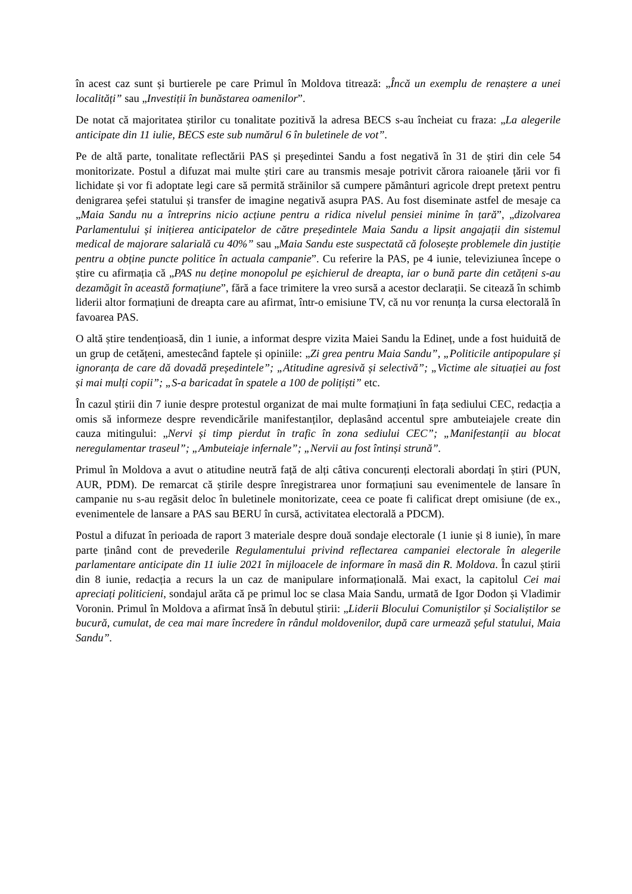în acest caz sunt și burtierele pe care Primul în Moldova titrează: „Încă un exemplu de renaștere a unei localități” sau „Investiții în bunăstarea oamenilor”.
De notat că majoritatea știrilor cu tonalitate pozitivă la adresa BECS s-au încheiat cu fraza: „La alegerile anticipate din 11 iulie, BECS este sub numărul 6 în buletinele de vot”.
Pe de altă parte, tonalitate reflectării PAS și președintei Sandu a fost negativă în 31 de știri din cele 54 monitorizate. Postul a difuzat mai multe știri care au transmis mesaje potrivit cărora raioanele țării vor fi lichidate și vor fi adoptate legi care să permită străinilor să cumpere pământuri agricole drept pretext pentru denigrarea șefei statului și transfer de imagine negativă asupra PAS. Au fost diseminate astfel de mesaje ca „Maia Sandu nu a întreprins nicio acțiune pentru a ridica nivelul pensiei minime în țară”, „dizolvarea Parlamentului și inițierea anticipatelor de către președintele Maia Sandu a lipsit angajații din sistemul medical de majorare salarială cu 40%” sau „Maia Sandu este suspectată că folosește problemele din justiție pentru a obține puncte politice în actuala campanie”. Cu referire la PAS, pe 4 iunie, televiziunea începe o știre cu afirmația că „PAS nu deține monopolul pe eșichierul de dreapta, iar o bună parte din cetățeni s-au dezamăgit în această formațiune”, fără a face trimitere la vreo sursă a acestor declarații. Se citează în schimb liderii altor formațiuni de dreapta care au afirmat, într-o emisiune TV, că nu vor renunța la cursa electorală în favoarea PAS.
O altă știre tendențioasă, din 1 iunie, a informat despre vizita Maiei Sandu la Edineț, unde a fost huiduită de un grup de cetățeni, amestecând faptele și opiniile: „Zi grea pentru Maia Sandu”, „Politicile antipopulare și ignoranța de care dă dovadă președintele”; „Atitudine agresivă și selectivă”; „Victime ale situației au fost și mai mulți copii”; „S-a baricadat în spatele a 100 de polițiști” etc.
În cazul știrii din 7 iunie despre protestul organizat de mai multe formațiuni în fața sediului CEC, redacția a omis să informeze despre revendicările manifestanților, deplasând accentul spre ambuteiajele create din cauza mitingului: „Nervi și timp pierdut în trafic în zona sediului CEC”; „Manifestanții au blocat neregulamentar traseul”; „Ambuteiaje infernale”; „Nervii au fost întinși strună”.
Primul în Moldova a avut o atitudine neutră față de alți câtiva concurenți electorali abordați în știri (PUN, AUR, PDM). De remarcat că știrile despre înregistrarea unor formațiuni sau evenimentele de lansare în campanie nu s-au regăsit deloc în buletinele monitorizate, ceea ce poate fi calificat drept omisiune (de ex., evenimentele de lansare a PAS sau BERU în cursă, activitatea electorală a PDCM).
Postul a difuzat în perioada de raport 3 materiale despre două sondaje electorale (1 iunie și 8 iunie), în mare parte ținând cont de prevederile Regulamentului privind reflectarea campaniei electorale în alegerile parlamentare anticipate din 11 iulie 2021 în mijloacele de informare în masă din R. Moldova. În cazul știrii din 8 iunie, redacția a recurs la un caz de manipulare informațională. Mai exact, la capitolul Cei mai apreciați politicieni, sondajul arăta că pe primul loc se clasa Maia Sandu, urmată de Igor Dodon și Vladimir Voronin. Primul în Moldova a afirmat însă în debutul știrii: „Liderii Blocului Comuniștilor și Socialiștilor se bucură, cumulat, de cea mai mare încredere în rândul moldovenilor, după care urmează șeful statului, Maia Sandu”.